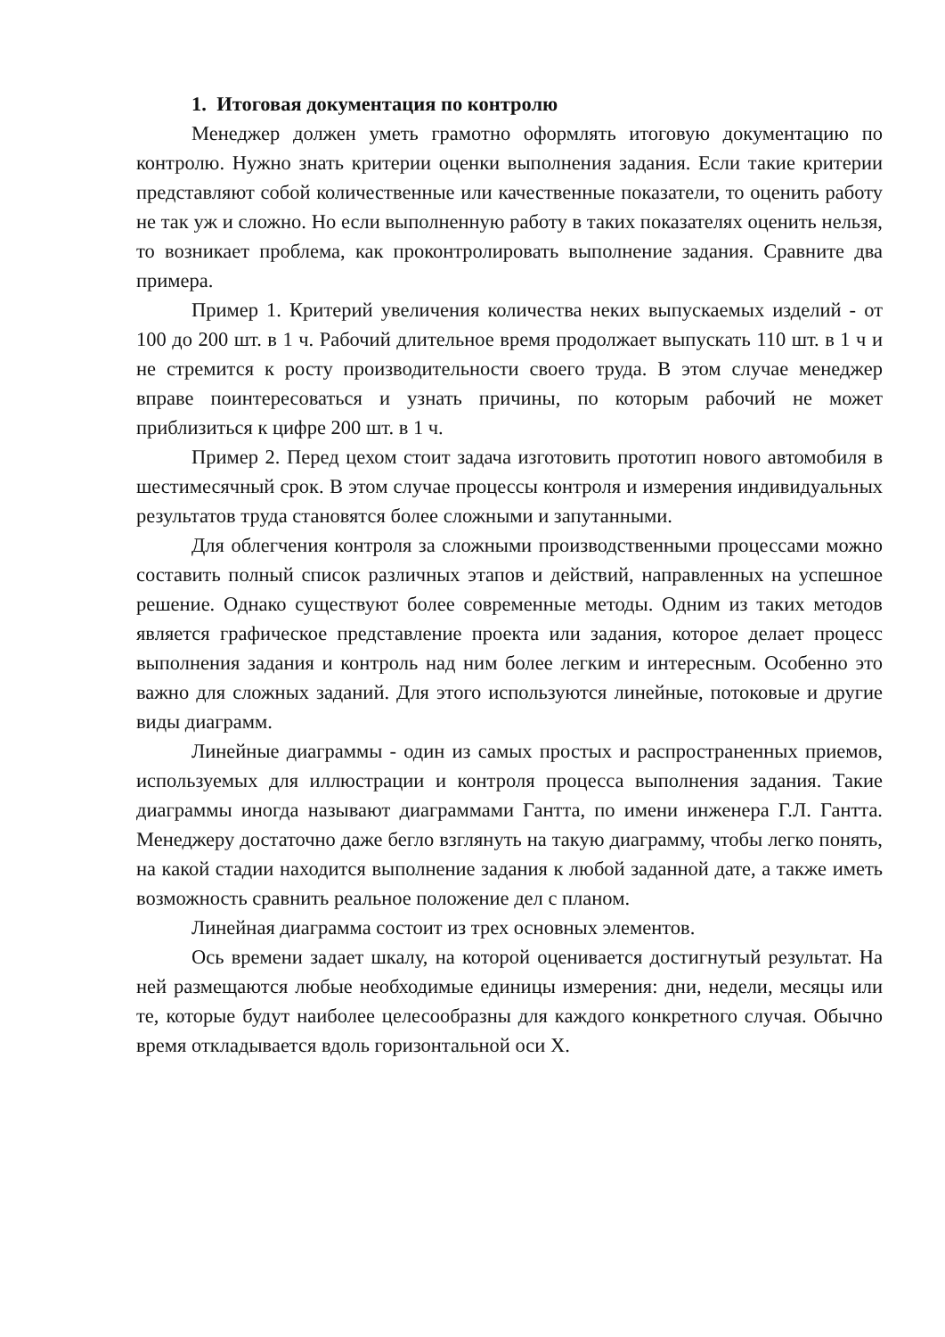1. Итоговая документация по контролю
Менеджер должен уметь грамотно оформлять итоговую документацию по контролю. Нужно знать критерии оценки выполнения задания. Если такие критерии представляют собой количественные или качественные показатели, то оценить работу не так уж и сложно. Но если выполненную работу в таких показателях оценить нельзя, то возникает проблема, как проконтролировать выполнение задания. Сравните два примера.
Пример 1. Критерий увеличения количества неких выпускаемых изделий - от 100 до 200 шт. в 1 ч. Рабочий длительное время продолжает выпускать 110 шт. в 1 ч и не стремится к росту производительности своего труда. В этом случае менеджер вправе поинтересоваться и узнать причины, по которым рабочий не может приблизиться к цифре 200 шт. в 1 ч.
Пример 2. Перед цехом стоит задача изготовить прототип нового автомобиля в шестимесячный срок. В этом случае процессы контроля и измерения индивидуальных результатов труда становятся более сложными и запутанными.
Для облегчения контроля за сложными производственными процессами можно составить полный список различных этапов и действий, направленных на успешное решение. Однако существуют более современные методы. Одним из таких методов является графическое представление проекта или задания, которое делает процесс выполнения задания и контроль над ним более легким и интересным. Особенно это важно для сложных заданий. Для этого используются линейные, потоковые и другие виды диаграмм.
Линейные диаграммы - один из самых простых и распространенных приемов, используемых для иллюстрации и контроля процесса выполнения задания. Такие диаграммы иногда называют диаграммами Гантта, по имени инженера Г.Л. Гантта. Менеджеру достаточно даже бегло взглянуть на такую диаграмму, чтобы легко понять, на какой стадии находится выполнение задания к любой заданной дате, а также иметь возможность сравнить реальное положение дел с планом.
Линейная диаграмма состоит из трех основных элементов.
Ось времени задает шкалу, на которой оценивается достигнутый результат. На ней размещаются любые необходимые единицы измерения: дни, недели, месяцы или те, которые будут наиболее целесообразны для каждого конкретного случая. Обычно время откладывается вдоль горизонтальной оси X.